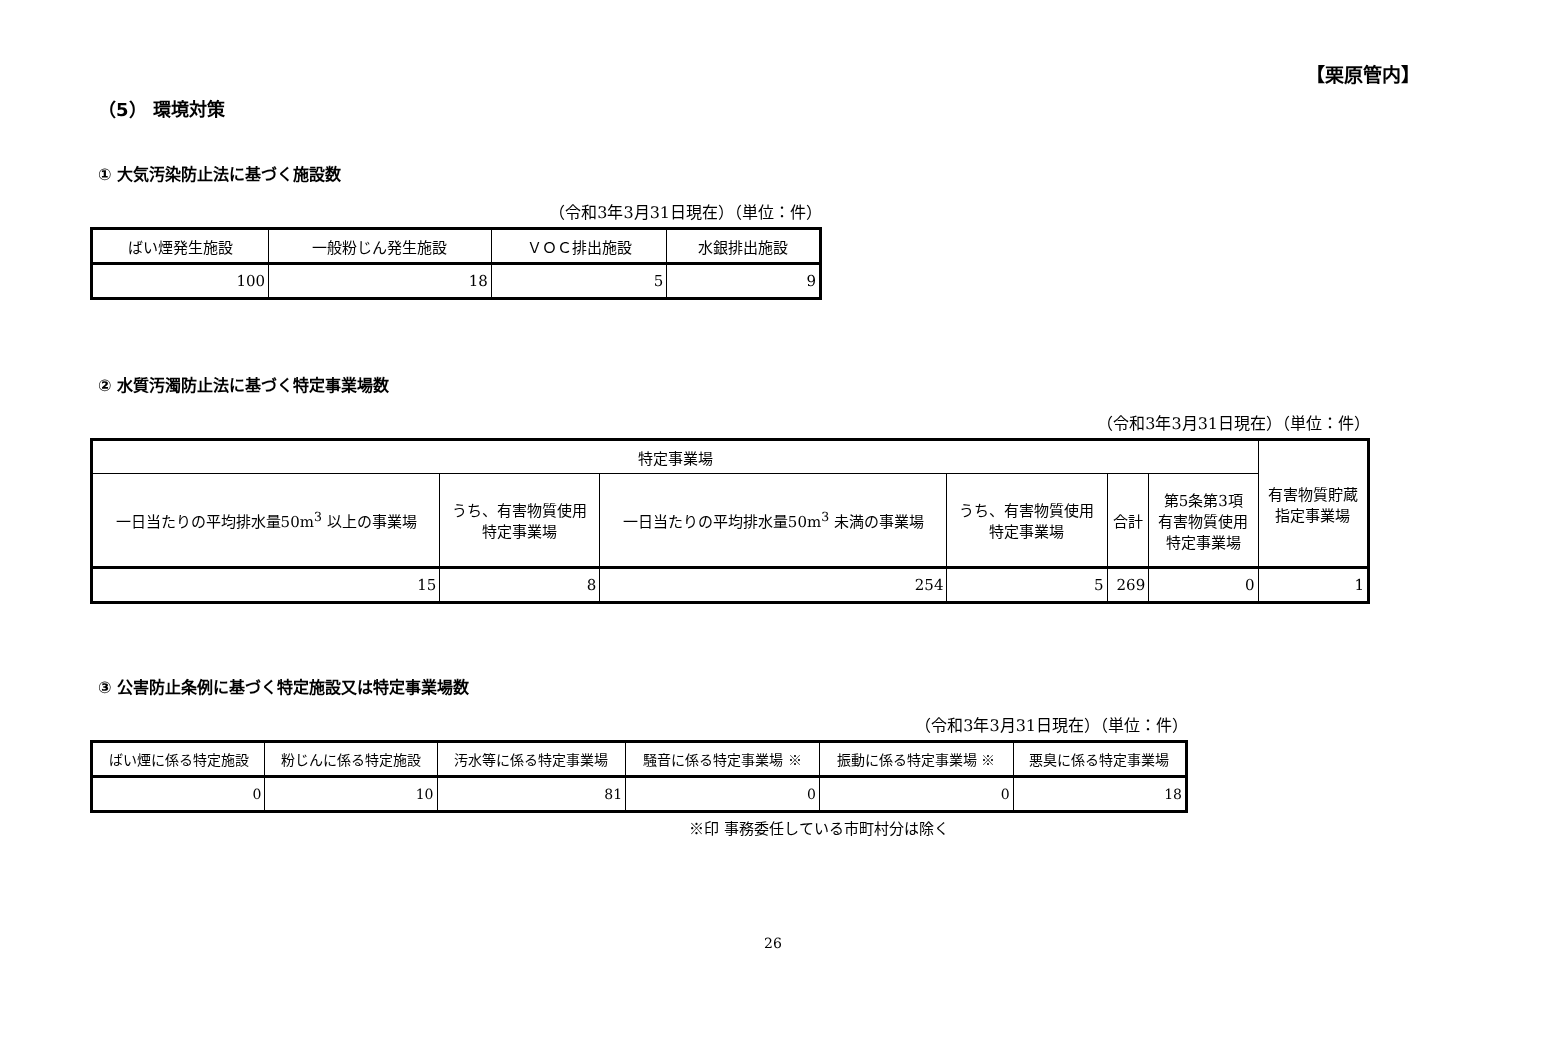【栗原管内】
（5） 環境対策
① 大気汚染防止法に基づく施設数
（令和3年3月31日現在）（単位：件）
| ばい煙発生施設 | 一般粉じん発生施設 | ＶＯＣ排出施設 | 水銀排出施設 |
| --- | --- | --- | --- |
| 100 | 18 | 5 | 9 |
② 水質汚濁防止法に基づく特定事業場数
（令和3年3月31日現在）（単位：件）
| 特定事業場 | | | | | | 有害物質貯蔵 指定事業場 |
| --- | --- | --- | --- | --- | --- | --- |
| 一日当たりの平均排水量50m<sup>3</sup> 以上の事業場 | うち、有害物質使用 特定事業場 | 一日当たりの平均排水量50m<sup>3</sup> 未満の事業場 | うち、有害物質使用 特定事業場 | 合計 | 第5条第3項 有害物質使用 特定事業場 | |
| 15 | 8 | 254 | 5 | 269 | 0 | 1 |
③ 公害防止条例に基づく特定施設又は特定事業場数
（令和3年3月31日現在）（単位：件）
| ばい煙に係る特定施設 | 粉じんに係る特定施設 | 汚水等に係る特定事業場 | 騒音に係る特定事業場 ※ | 振動に係る特定事業場 ※ | 悪臭に係る特定事業場 |
| --- | --- | --- | --- | --- | --- |
| 0 | 10 | 81 | 0 | 0 | 18 |
※印 事務委任している市町村分は除く
26